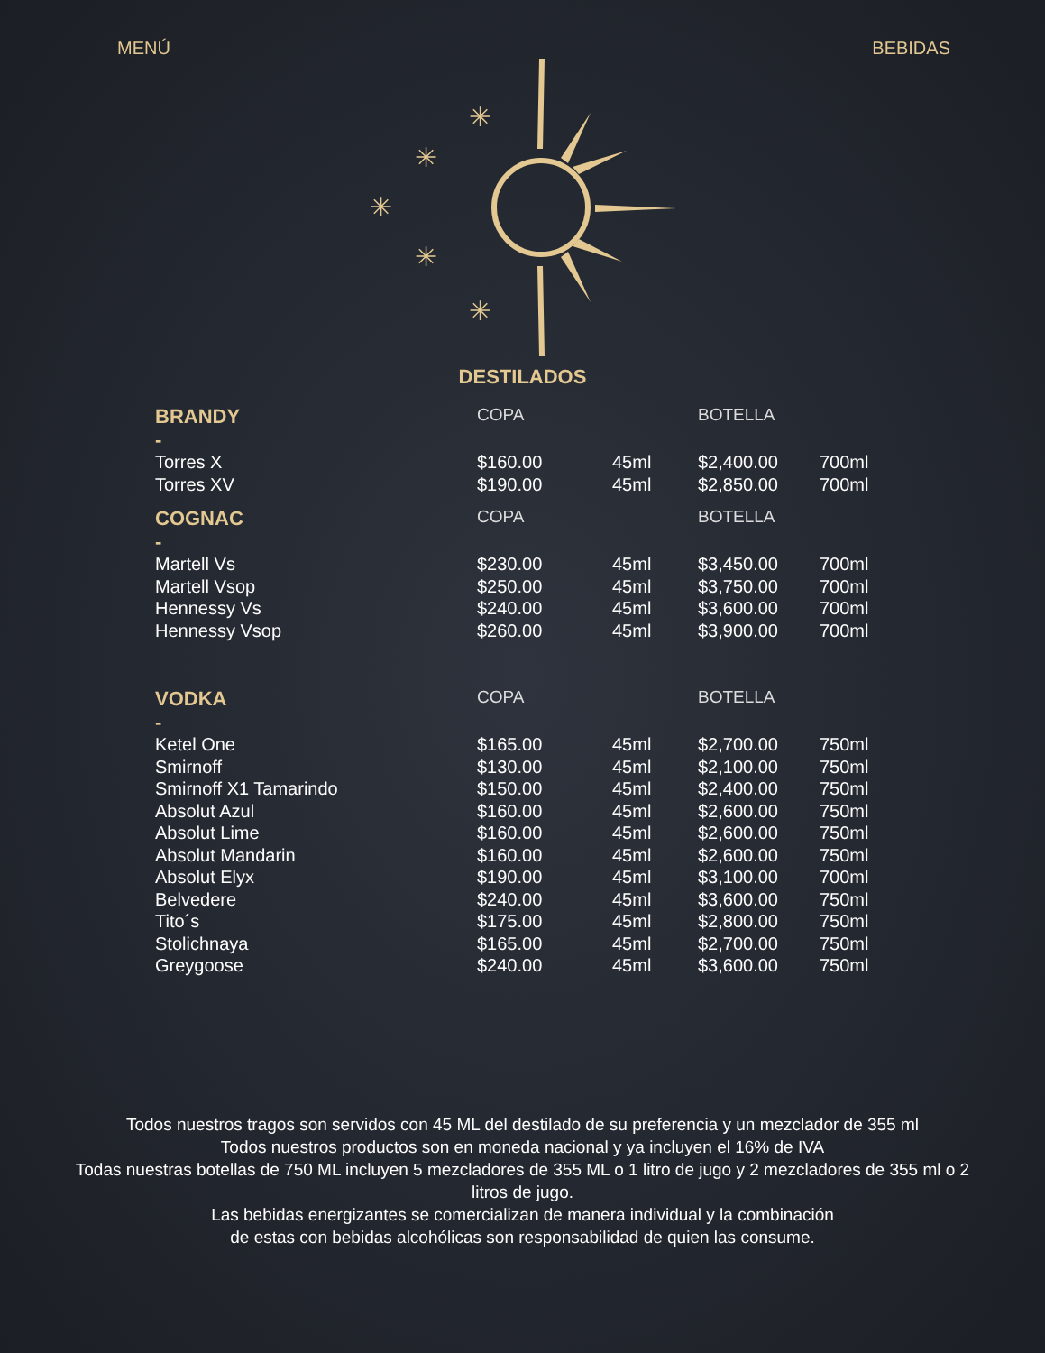MENÚ BEBIDAS
✳
✳
✳
✳
✳
DESTILADOS
| BRANDY | COPA | | BOTELLA | |
| - | | | | |
| Torres X | $160.00 | 45ml | $2,400.00 | 700ml |
| Torres XV | $190.00 | 45ml | $2,850.00 | 700ml |
| COGNAC | COPA | | BOTELLA | |
| - | | | | |
| Martell Vs | $230.00 | 45ml | $3,450.00 | 700ml |
| Martell Vsop | $250.00 | 45ml | $3,750.00 | 700ml |
| Hennessy Vs | $240.00 | 45ml | $3,600.00 | 700ml |
| Hennessy Vsop | $260.00 | 45ml | $3,900.00 | 700ml |
| VODKA | COPA | | BOTELLA | |
| - | | | | |
| Ketel One | $165.00 | 45ml | $2,700.00 | 750ml |
| Smirnoff | $130.00 | 45ml | $2,100.00 | 750ml |
| Smirnoff X1 Tamarindo | $150.00 | 45ml | $2,400.00 | 750ml |
| Absolut Azul | $160.00 | 45ml | $2,600.00 | 750ml |
| Absolut Lime | $160.00 | 45ml | $2,600.00 | 750ml |
| Absolut Mandarin | $160.00 | 45ml | $2,600.00 | 750ml |
| Absolut Elyx | $190.00 | 45ml | $3,100.00 | 700ml |
| Belvedere | $240.00 | 45ml | $3,600.00 | 750ml |
| Tito´s | $175.00 | 45ml | $2,800.00 | 750ml |
| Stolichnaya | $165.00 | 45ml | $2,700.00 | 750ml |
| Greygoose | $240.00 | 45ml | $3,600.00 | 750ml |
Todos nuestros tragos son servidos con 45 ML del destilado de su preferencia y un mezclador de 355 ml
Todos nuestros productos son en moneda nacional y ya incluyen el 16% de IVA
Todas nuestras botellas de 750 ML incluyen 5 mezcladores de 355 ML o 1 litro de jugo y 2 mezcladores de 355 ml o 2 litros de jugo.
Las bebidas energizantes se comercializan de manera individual y la combinación
de estas con bebidas alcohólicas son responsabilidad de quien las consume.